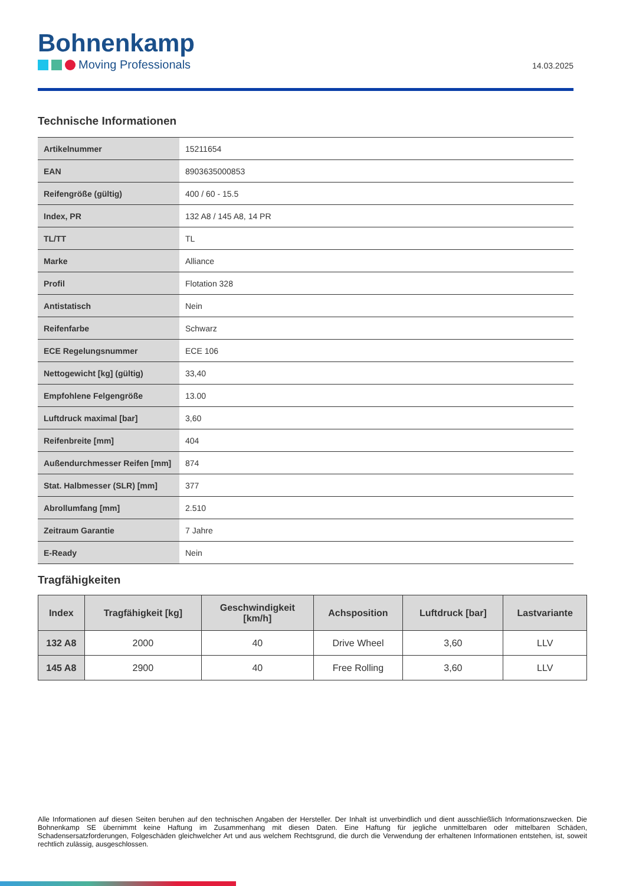Bohnenkamp
Moving Professionals
14.03.2025
Technische Informationen
| Artikelnummer | 15211654 |
| EAN | 8903635000853 |
| Reifengröße (gültig) | 400 / 60 - 15.5 |
| Index, PR | 132 A8 / 145 A8, 14 PR |
| TL/TT | TL |
| Marke | Alliance |
| Profil | Flotation 328 |
| Antistatisch | Nein |
| Reifenfarbe | Schwarz |
| ECE Regelungsnummer | ECE 106 |
| Nettogewicht [kg] (gültig) | 33,40 |
| Empfohlene Felgengröße | 13.00 |
| Luftdruck maximal [bar] | 3,60 |
| Reifenbreite [mm] | 404 |
| Außendurchmesser Reifen [mm] | 874 |
| Stat. Halbmesser (SLR) [mm] | 377 |
| Abrollumfang [mm] | 2.510 |
| Zeitraum Garantie | 7 Jahre |
| E-Ready | Nein |
Tragfähigkeiten
| Index | Tragfähigkeit [kg] | Geschwindigkeit [km/h] | Achsposition | Luftdruck [bar] | Lastvariante |
| --- | --- | --- | --- | --- | --- |
| 132 A8 | 2000 | 40 | Drive Wheel | 3,60 | LLV |
| 145 A8 | 2900 | 40 | Free Rolling | 3,60 | LLV |
Alle Informationen auf diesen Seiten beruhen auf den technischen Angaben der Hersteller. Der Inhalt ist unverbindlich und dient ausschließlich Informationszwecken. Die Bohnenkamp SE übernimmt keine Haftung im Zusammenhang mit diesen Daten. Eine Haftung für jegliche unmittelbaren oder mittelbaren Schäden, Schadensersatzforderungen, Folgeschäden gleichwelcher Art und aus welchem Rechtsgrund, die durch die Verwendung der erhaltenen Informationen entstehen, ist, soweit rechtlich zulässig, ausgeschlossen.